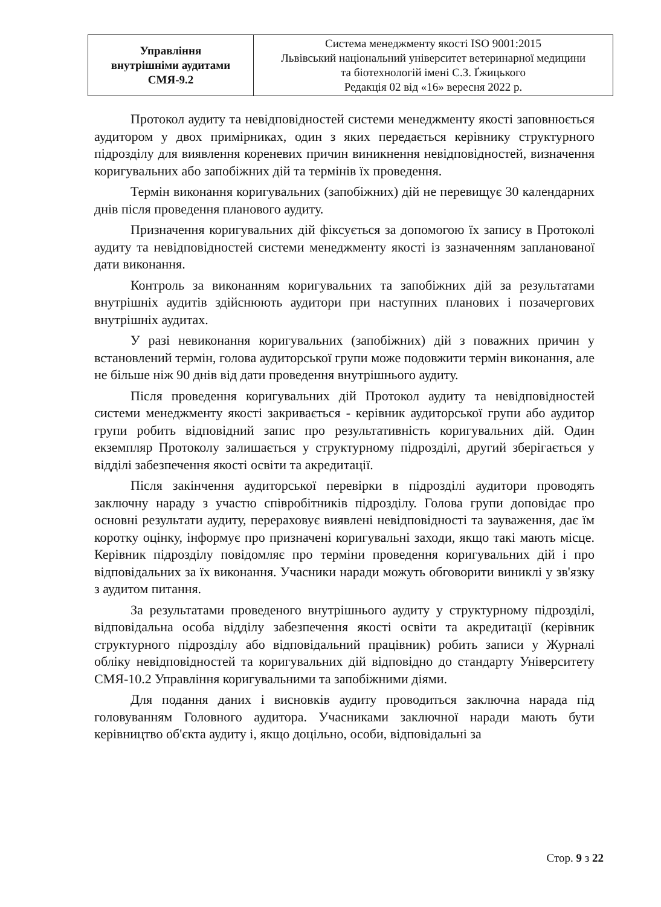| Управління внутрішніми аудитами СМЯ-9.2 | Система менеджменту якості ISO 9001:2015 Львівський національний університет ветеринарної медицини та біотехнологій імені С.З. Ґжицького Редакція 02 від «16» вересня 2022 р. |
Протокол аудиту та невідповідностей системи менеджменту якості заповнюється аудитором у двох примірниках, один з яких передається керівнику структурного підрозділу для виявлення кореневих причин виникнення невідповідностей, визначення коригувальних або запобіжних дій та термінів їх проведення.
Термін виконання коригувальних (запобіжних) дій не перевищує 30 календарних днів після проведення планового аудиту.
Призначення коригувальних дій фіксується за допомогою їх запису в Протоколі аудиту та невідповідностей системи менеджменту якості із зазначенням запланованої дати виконання.
Контроль за виконанням коригувальних та запобіжних дій за результатами внутрішніх аудитів здійснюють аудитори при наступних планових і позачергових внутрішніх аудитах.
У разі невиконання коригувальних (запобіжних) дій з поважних причин у встановлений термін, голова аудиторської групи може подовжити термін виконання, але не більше ніж 90 днів від дати проведення внутрішнього аудиту.
Після проведення коригувальних дій Протокол аудиту та невідповідностей системи менеджменту якості закривається - керівник аудиторської групи або аудитор групи робить відповідний запис про результативність коригувальних дій. Один екземпляр Протоколу залишається у структурному підрозділі, другий зберігається у відділі забезпечення якості освіти та акредитації.
Після закінчення аудиторської перевірки в підрозділі аудитори проводять заключну нараду з участю співробітників підрозділу. Голова групи доповідає про основні результати аудиту, перераховує виявлені невідповідності та зауваження, дає їм коротку оцінку, інформує про призначені коригувальні заходи, якщо такі мають місце. Керівник підрозділу повідомляє про терміни проведення коригувальних дій і про відповідальних за їх виконання. Учасники наради можуть обговорити виниклі у зв'язку з аудитом питання.
За результатами проведеного внутрішнього аудиту у структурному підрозділі, відповідальна особа відділу забезпечення якості освіти та акредитації (керівник структурного підрозділу або відповідальний працівник) робить записи у Журналі обліку невідповідностей та коригувальних дій відповідно до стандарту Університету СМЯ-10.2 Управління коригувальними та запобіжними діями.
Для подання даних і висновків аудиту проводиться заключна нарада під головуванням Головного аудитора. Учасниками заключної наради мають бути керівництво об'єкта аудиту і, якщо доцільно, особи, відповідальні за
Стор. 9 з 22